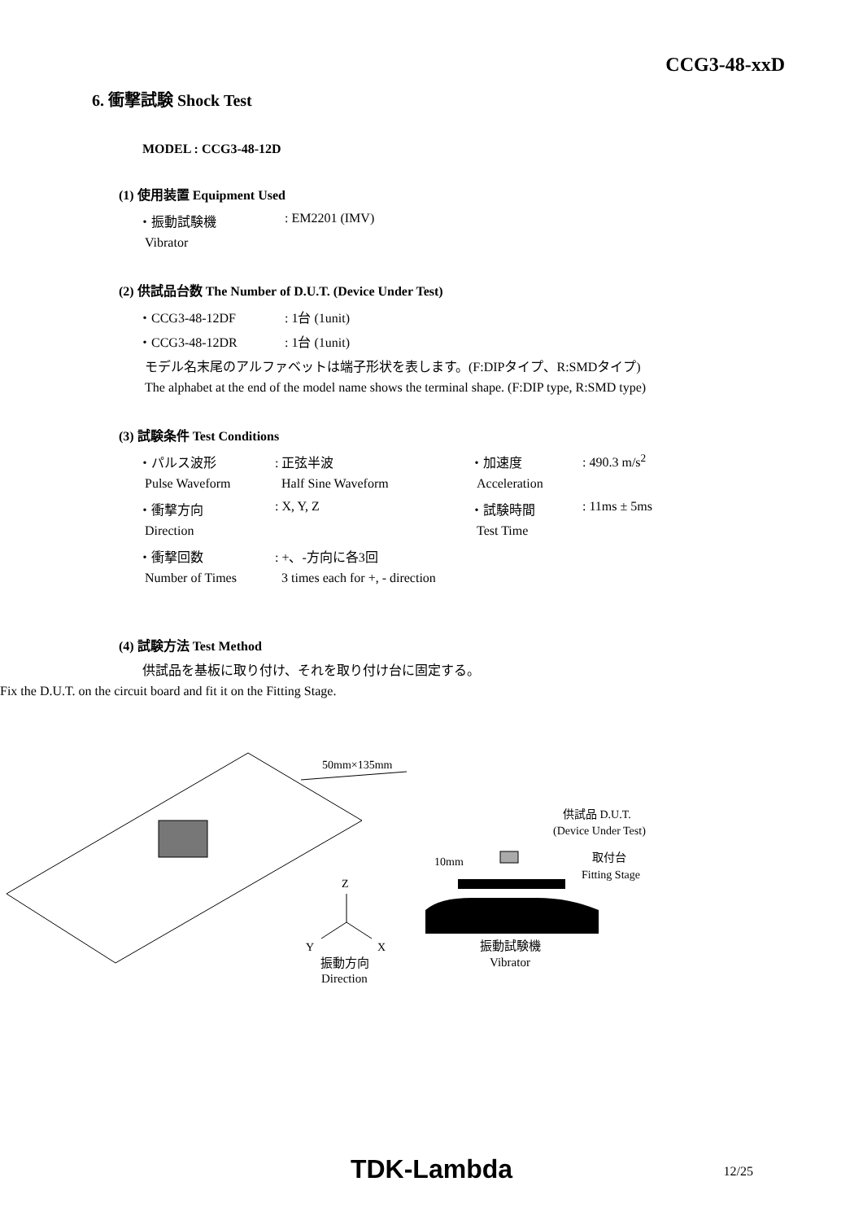CCG3-48-xxD
6. 衝撃試験 Shock Test
MODEL : CCG3-48-12D
(1) 使用装置 Equipment Used
| ・振動試験機 | : EM2201 (IMV) |
| Vibrator | |
(2) 供試品台数 The Number of D.U.T. (Device Under Test)
| ・CCG3-48-12DF | : 1台 (1unit) |
| ・CCG3-48-12DR | : 1台 (1unit) |
| モデル名末尾のアルファベットは端子形状を表します。(F:DIPタイプ、R:SMDタイプ) | |
| The alphabet at the end of the model name shows the terminal shape. (F:DIP type, R:SMD type) | |
(3) 試験条件 Test Conditions
| ・パルス波形 | : 正弦半波 | ・加速度 | : 490.3 m/s<sup>2</sup> |
| Pulse Waveform | Half Sine Waveform | Acceleration | |
| ・衝撃方向 | : X, Y, Z | ・試験時間 | : 11ms ± 5ms |
| Direction | | Test Time | |
| ・衝撃回数 | : +、-方向に各3回 | | |
| Number of Times | 3 times each for +, - direction | | |
(4) 試験方法 Test Method
供試品を基板に取り付け、それを取り付け台に固定する。
Fix the D.U.T. on the circuit board and fit it on the Fitting Stage.
50mm×135mm
Z
Y
X
振動方向
Direction
10mm
供試品 D.U.T.
(Device Under Test)
取付台
Fitting Stage
振動試験機
Vibrator
TDK-Lambda
12/25